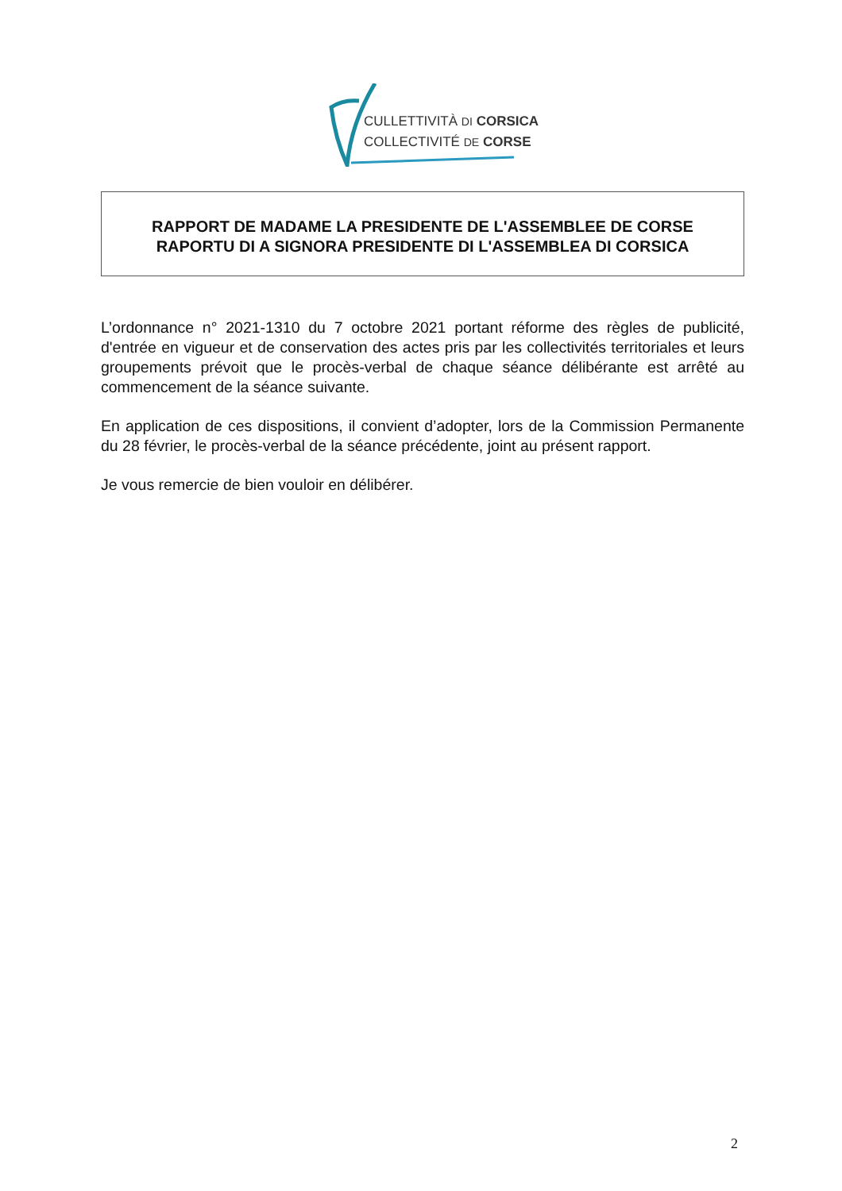CULLETTIVITÀ DI CORSICA
COLLECTIVITÉ DE CORSE
RAPPORT DE MADAME LA PRESIDENTE DE L'ASSEMBLEE DE CORSE
RAPORTU DI A SIGNORA PRESIDENTE DI L'ASSEMBLEA DI CORSICA
L’ordonnance n° 2021-1310 du 7 octobre 2021 portant réforme des règles de publicité, d'entrée en vigueur et de conservation des actes pris par les collectivités territoriales et leurs groupements prévoit que le procès-verbal de chaque séance délibérante est arrêté au commencement de la séance suivante.
En application de ces dispositions, il convient d’adopter, lors de la Commission Permanente du 28 février, le procès-verbal de la séance précédente, joint au présent rapport.
Je vous remercie de bien vouloir en délibérer.
2